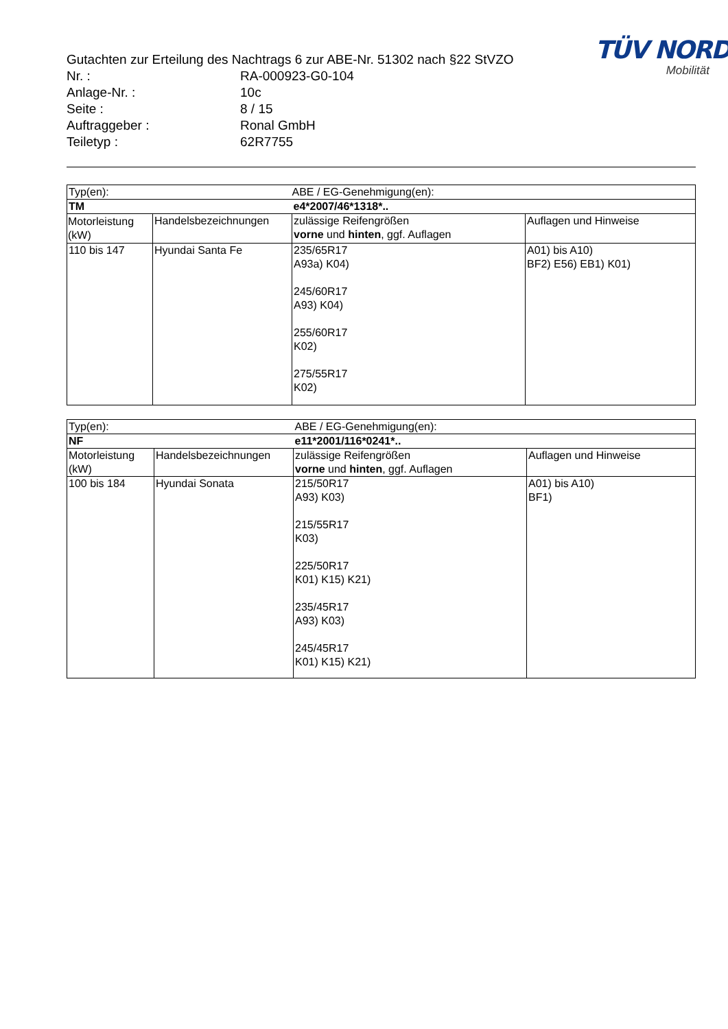TÜV NORD
Mobilität
Gutachten zur Erteilung des Nachtrags 6 zur ABE-Nr. 51302 nach §22 StVZO
Nr. : RA-000923-G0-104
Anlage-Nr. : 10c
Seite : 8 / 15
Auftraggeber : Ronal GmbH
Teiletyp : 62R7755
| Typ(en): | | ABE / EG-Genehmigung(en): | |
| TM | | e4*2007/46*1318*.. | |
| Motorleistung (kW) | Handelsbezeichnungen | zulässige Reifengrößen vorne und hinten , ggf. Auflagen | Auflagen und Hinweise |
| 110 bis 147 | Hyundai Santa Fe | 235/65R17 A93a) K04) 245/60R17 A93) K04) 255/60R17 K02) 275/55R17 K02) | A01) bis A10) BF2) E56) EB1) K01) |
| Typ(en): | | ABE / EG-Genehmigung(en): | |
| NF | | e11*2001/116*0241*.. | |
| Motorleistung (kW) | Handelsbezeichnungen | zulässige Reifengrößen vorne und hinten , ggf. Auflagen | Auflagen und Hinweise |
| 100 bis 184 | Hyundai Sonata | 215/50R17 A93) K03) 215/55R17 K03) 225/50R17 K01) K15) K21) 235/45R17 A93) K03) 245/45R17 K01) K15) K21) | A01) bis A10) BF1) |